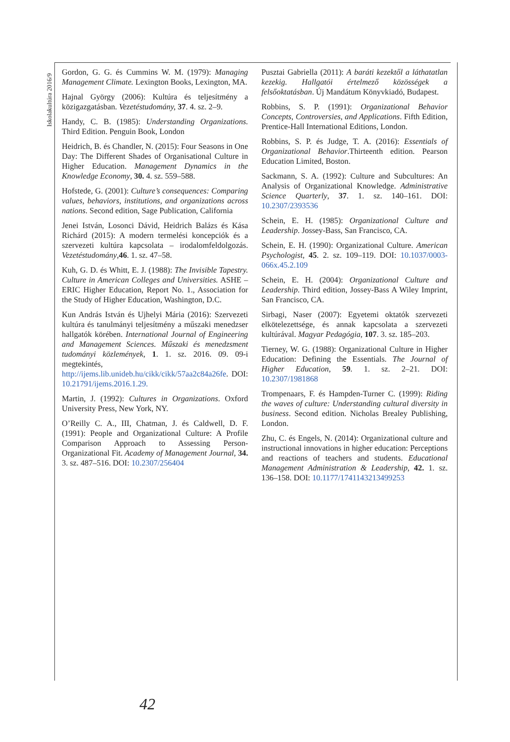Iskolakultúra 2016/9
Gordon, G. G. és Cummins W. M. (1979): Managing Management Climate. Lexington Books, Lexington, MA.
Hajnal György (2006): Kultúra és teljesítmény a közigazgatásban. Vezetéstudomány, 37. 4. sz. 2–9.
Handy, C. B. (1985): Understanding Organizations. Third Edition. Penguin Book, London
Heidrich, B. és Chandler, N. (2015): Four Seasons in One Day: The Different Shades of Organisational Culture in Higher Education. Management Dynamics in the Knowledge Economy, 30. 4. sz. 559–588.
Hofstede, G. (2001): Culture’s consequences: Comparing values, behaviors, institutions, and organizations across nations. Second edition, Sage Publication, California
Jenei István, Losonci Dávid, Heidrich Balázs és Kása Richárd (2015): A modern termelési koncepciók és a szervezeti kultúra kapcsolata – irodalomfeldolgozás. Vezetéstudomány,46. 1. sz. 47–58.
Kuh, G. D. és Whitt, E. J. (1988): The Invisible Tapestry. Culture in American Colleges and Universities. ASHE – ERIC Higher Education, Report No. 1., Association for the Study of Higher Education, Washington, D.C.
Kun András István és Ujhelyi Mária (2016): Szervezeti kultúra és tanulmányi teljesítmény a műszaki menedzser hallgatók körében. International Journal of Engineering and Management Sciences. Műszaki és menedzsment tudományi közlemények, 1. 1. sz. 2016. 09. 09-i megtekintés, http://ijems.lib.unideb.hu/cikk/cikk/57aa2c84a26fe. DOI: 10.21791/ijems.2016.1.29.
Martin, J. (1992): Cultures in Organizations. Oxford University Press, New York, NY.
O’Reilly C. A., III, Chatman, J. és Caldwell, D. F. (1991): People and Organizational Culture: A Profile Comparison Approach to Assessing Person-Organizational Fit. Academy of Management Journal, 34. 3. sz. 487–516. DOI: 10.2307/256404
Pusztai Gabriella (2011): A baráti kezektől a láthatatlan kezekig. Hallgatói értelmező közösségek a felsőoktatásban. Új Mandátum Könyvkiadó, Budapest.
Robbins, S. P. (1991): Organizational Behavior Concepts, Controversies, and Applications. Fifth Edition, Prentice-Hall International Editions, London.
Robbins, S. P. és Judge, T. A. (2016): Essentials of Organizational Behavior.Thirteenth edition. Pearson Education Limited, Boston.
Sackmann, S. A. (1992): Culture and Subcultures: An Analysis of Organizational Knowledge. Administrative Science Quarterly, 37. 1. sz. 140–161. DOI: 10.2307/2393536
Schein, E. H. (1985): Organizational Culture and Leadership. Jossey-Bass, San Francisco, CA.
Schein, E. H. (1990): Organizational Culture. American Psychologist, 45. 2. sz. 109–119. DOI: 10.1037/0003-066x.45.2.109
Schein, E. H. (2004): Organizational Culture and Leadership. Third edition, Jossey-Bass A Wiley Imprint, San Francisco, CA.
Sirbagi, Naser (2007): Egyetemi oktatók szervezeti elkötelezettsége, és annak kapcsolata a szervezeti kultúrával. Magyar Pedagógia, 107. 3. sz. 185–203.
Tierney, W. G. (1988): Organizational Culture in Higher Education: Defining the Essentials. The Journal of Higher Education, 59. 1. sz. 2–21. DOI: 10.2307/1981868
Trompenaars, F. és Hampden-Turner C. (1999): Riding the waves of culture: Understanding cultural diversity in business. Second edition. Nicholas Brealey Publishing, London.
Zhu, C. és Engels, N. (2014): Organizational culture and instructional innovations in higher education: Perceptions and reactions of teachers and students. Educational Management Administration & Leadership, 42. 1. sz. 136–158. DOI: 10.1177/1741143213499253
42